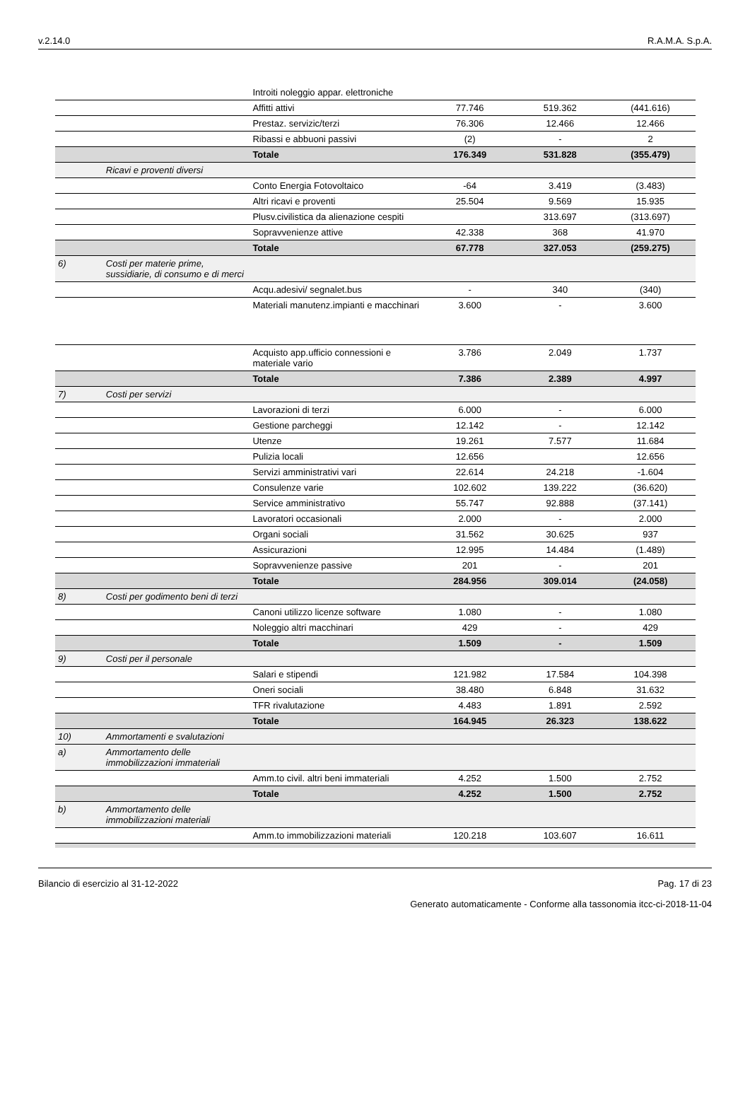v.2.14.0 R.A.M.A. S.p.A.
| | | Introiti noleggio appar. elettroniche | | | |
| | | Affitti attivi | 77.746 | 519.362 | (441.616) |
| | | Prestaz. servizic/terzi | 76.306 | 12.466 | 12.466 |
| | | Ribassi e abbuoni passivi | (2) | - | 2 |
| | | Totale | 176.349 | 531.828 | (355.479) |
| | Ricavi e proventi diversi | | | | |
| | | Conto Energia Fotovoltaico | -64 | 3.419 | (3.483) |
| | | Altri ricavi e proventi | 25.504 | 9.569 | 15.935 |
| | | Plusv.civilistica da alienazione cespiti | | 313.697 | (313.697) |
| | | Sopravvenienze attive | 42.338 | 368 | 41.970 |
| | | Totale | 67.778 | 327.053 | (259.275) |
| 6) | Costi per materie prime, sussidiarie, di consumo e di merci | | | | |
| | | Acqu.adesivi/ segnalet.bus | - | 340 | (340) |
| | | Materiali manutenz.impianti e macchinari | 3.600 | - | 3.600 |
| | | Acquisto app.ufficio connessioni e materiale vario | 3.786 | 2.049 | 1.737 |
| | | Totale | 7.386 | 2.389 | 4.997 |
| 7) | Costi per servizi | | | | |
| | | Lavorazioni di terzi | 6.000 | - | 6.000 |
| | | Gestione parcheggi | 12.142 | - | 12.142 |
| | | Utenze | 19.261 | 7.577 | 11.684 |
| | | Pulizia locali | 12.656 | | 12.656 |
| | | Servizi amministrativi vari | 22.614 | 24.218 | -1.604 |
| | | Consulenze varie | 102.602 | 139.222 | (36.620) |
| | | Service amministrativo | 55.747 | 92.888 | (37.141) |
| | | Lavoratori occasionali | 2.000 | - | 2.000 |
| | | Organi sociali | 31.562 | 30.625 | 937 |
| | | Assicurazioni | 12.995 | 14.484 | (1.489) |
| | | Sopravvenienze passive | 201 | - | 201 |
| | | Totale | 284.956 | 309.014 | (24.058) |
| 8) | Costi per godimento beni di terzi | | | | |
| | | Canoni utilizzo licenze software | 1.080 | - | 1.080 |
| | | Noleggio altri macchinari | 429 | - | 429 |
| | | Totale | 1.509 | - | 1.509 |
| 9) | Costi per il personale | | | | |
| | | Salari e stipendi | 121.982 | 17.584 | 104.398 |
| | | Oneri sociali | 38.480 | 6.848 | 31.632 |
| | | TFR rivalutazione | 4.483 | 1.891 | 2.592 |
| | | Totale | 164.945 | 26.323 | 138.622 |
| 10) | Ammortamenti e svalutazioni | | | | |
| a) | Ammortamento delle immobilizzazioni immateriali | | | | |
| | | Amm.to civil. altri beni immateriali | 4.252 | 1.500 | 2.752 |
| | | Totale | 4.252 | 1.500 | 2.752 |
| b) | Ammortamento delle immobilizzazioni materiali | | | | |
| | | Amm.to immobilizzazioni materiali | 120.218 | 103.607 | 16.611 |
Bilancio di esercizio al 31-12-2022 Pag. 17 di 23
Generato automaticamente - Conforme alla tassonomia itcc-ci-2018-11-04